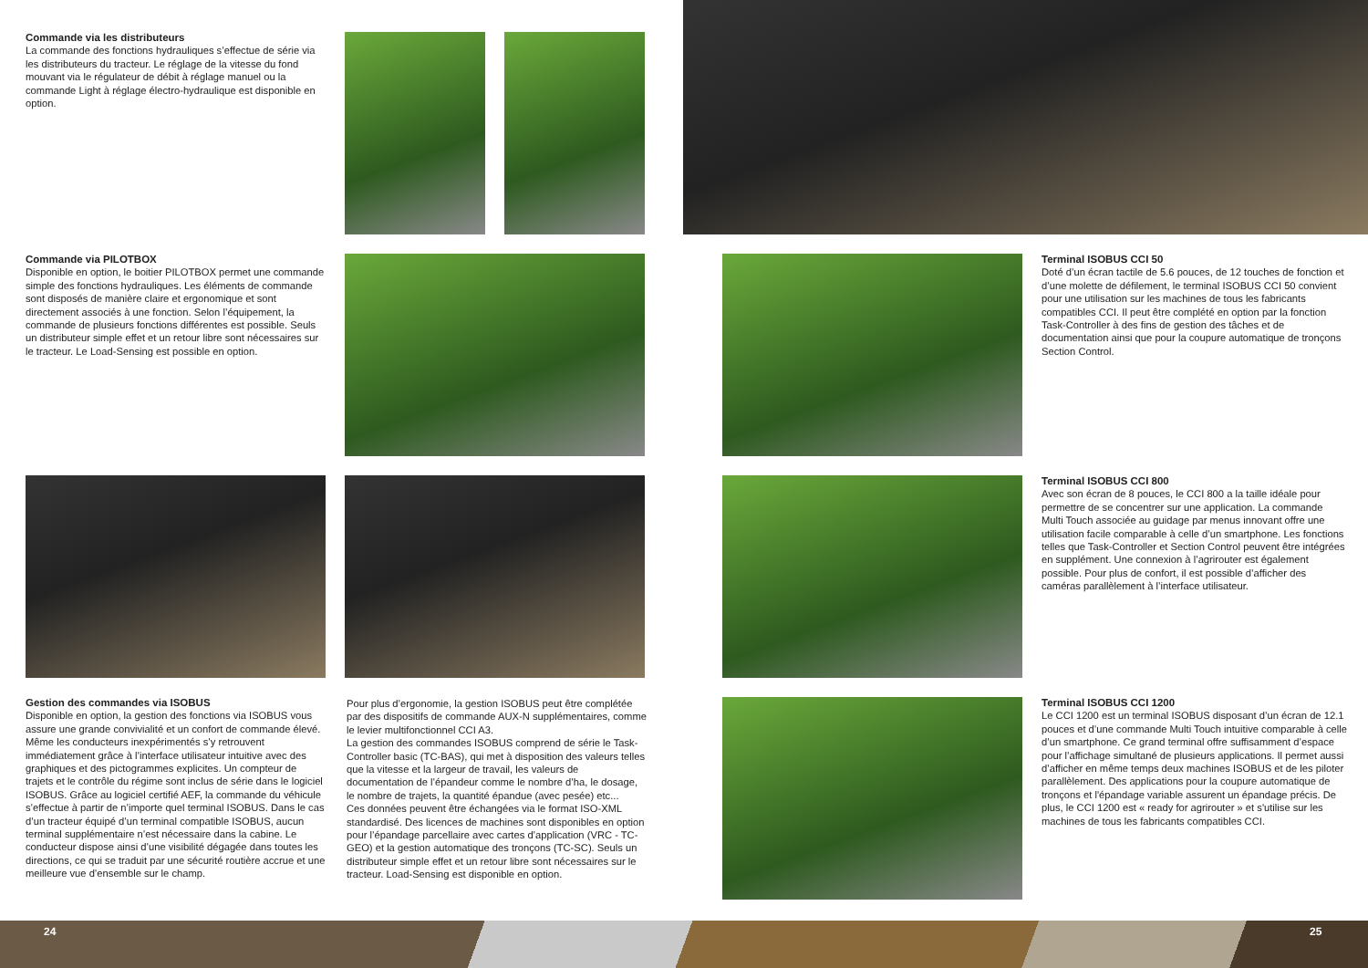Commande via les distributeurs
La commande des fonctions hydrauliques s’effectue de série via les distributeurs du tracteur. Le réglage de la vitesse du fond mouvant via le régulateur de débit à réglage manuel ou la commande Light à réglage électro-hydraulique est disponible en option.
Commande via PILOTBOX
Disponible en option, le boitier PILOTBOX permet une commande simple des fonctions hydrauliques. Les éléments de commande sont disposés de manière claire et ergonomique et sont directement associés à une fonction. Selon l’équipement, la commande de plusieurs fonctions différentes est possible. Seuls un distributeur simple effet et un retour libre sont nécessaires sur le tracteur. Le Load-Sensing est possible en option.
Terminal ISOBUS CCI 50
Doté d’un écran tactile de 5.6 pouces, de 12 touches de fonction et d’une molette de défilement, le terminal ISOBUS CCI 50 convient pour une utilisation sur les machines de tous les fabricants compatibles CCI. Il peut être complété en option par la fonction Task-Controller à des fins de gestion des tâches et de documentation ainsi que pour la coupure automatique de tronçons Section Control.
Terminal ISOBUS CCI 800
Avec son écran de 8 pouces, le CCI 800 a la taille idéale pour permettre de se concentrer sur une application. La commande Multi Touch associée au guidage par menus innovant offre une utilisation facile comparable à celle d’un smartphone. Les fonctions telles que Task-Controller et Section Control peuvent être intégrées en supplément. Une connexion à l’agrirouter est également possible. Pour plus de confort, il est possible d’afficher des caméras parallèlement à l’interface utilisateur.
Gestion des commandes via ISOBUS
Disponible en option, la gestion des fonctions via ISOBUS vous assure une grande convivialité et un confort de commande élevé. Même les conducteurs inexpérimentés s’y retrouvent immédiatement grâce à l’interface utilisateur intuitive avec des graphiques et des pictogrammes explicites. Un compteur de trajets et le contrôle du régime sont inclus de série dans le logiciel ISOBUS. Grâce au logiciel certifié AEF, la commande du véhicule s’effectue à partir de n’importe quel terminal ISOBUS. Dans le cas d’un tracteur équipé d’un terminal compatible ISOBUS, aucun terminal supplémentaire n’est nécessaire dans la cabine. Le conducteur dispose ainsi d’une visibilité dégagée dans toutes les directions, ce qui se traduit par une sécurité routière accrue et une meilleure vue d’ensemble sur le champ.
Pour plus d’ergonomie, la gestion ISOBUS peut être complétée par des dispositifs de commande AUX-N supplémentaires, comme le levier multifonctionnel CCI A3.
La gestion des commandes ISOBUS comprend de série le Task-Controller basic (TC-BAS), qui met à disposition des valeurs telles que la vitesse et la largeur de travail, les valeurs de documentation de l’épandeur comme le nombre d’ha, le dosage, le nombre de trajets, la quantité épandue (avec pesée) etc...
Ces données peuvent être échangées via le format ISO-XML standardisé. Des licences de machines sont disponibles en option pour l’épandage parcellaire avec cartes d’application (VRC - TC-GEO) et la gestion automatique des tronçons (TC-SC). Seuls un distributeur simple effet et un retour libre sont nécessaires sur le tracteur. Load-Sensing est disponible en option.
Terminal ISOBUS CCI 1200
Le CCI 1200 est un terminal ISOBUS disposant d’un écran de 12.1 pouces et d’une commande Multi Touch intuitive comparable à celle d’un smartphone. Ce grand terminal offre suffisamment d’espace pour l’affichage simultané de plusieurs applications. Il permet aussi d’afficher en même temps deux machines ISOBUS et de les piloter parallèlement. Des applications pour la coupure automatique de tronçons et l'épandage variable assurent un épandage précis. De plus, le CCI 1200 est « ready for agrirouter » et s'utilise sur les machines de tous les fabricants compatibles CCI.
24 25